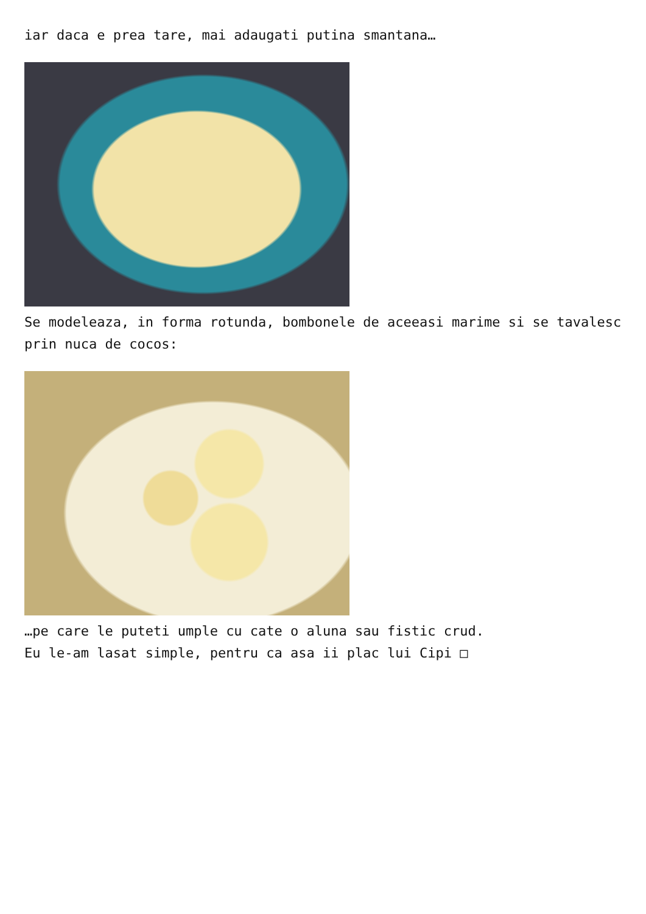iar daca e prea tare, mai adaugati putina smantana…
Se modeleaza, in forma rotunda, bombonele de aceeasi marime si se tavalesc prin nuca de cocos:
…pe care le puteti umple cu cate o aluna sau fistic crud.
Eu le-am lasat simple, pentru ca asa ii plac lui Cipi □